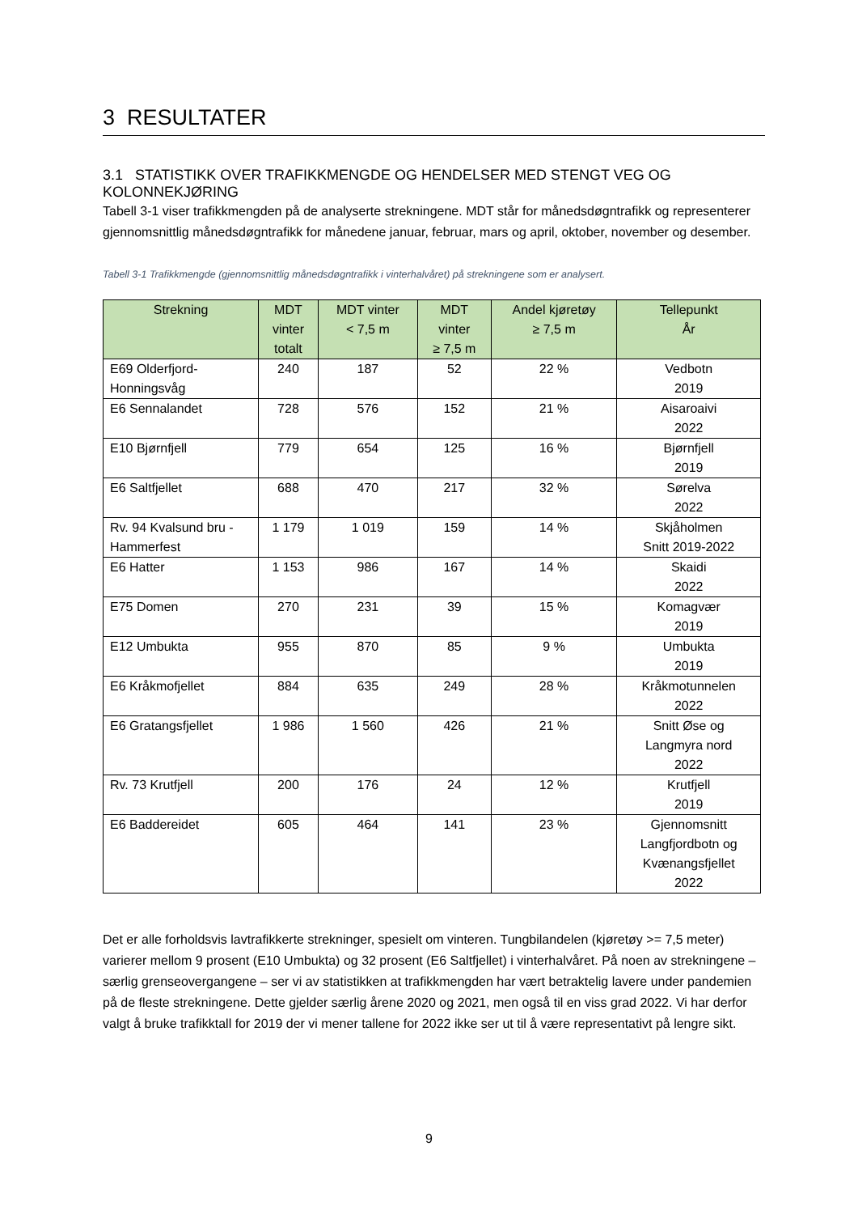3 RESULTATER
3.1 STATISTIKK OVER TRAFIKKMENGDE OG HENDELSER MED STENGT VEG OG KOLONNEKJØRING
Tabell 3-1 viser trafikkmengden på de analyserte strekningene. MDT står for månedsdøgntrafikk og representerer gjennomsnittlig månedsdøgntrafikk for månedene januar, februar, mars og april, oktober, november og desember.
Tabell 3-1 Trafikkmengde (gjennomsnittlig månedsdøgntrafikk i vinterhalvåret) på strekningene som er analysert.
| Strekning | MDT vinter totalt | MDT vinter < 7,5 m | MDT vinter ≥ 7,5 m | Andel kjøretøy ≥ 7,5 m | Tellepunkt År |
| --- | --- | --- | --- | --- | --- |
| E69 Olderfjord- Honningsvåg | 240 | 187 | 52 | 22 % | Vedbotn 2019 |
| E6 Sennalandet | 728 | 576 | 152 | 21 % | Aisaroaivi 2022 |
| E10 Bjørnfjell | 779 | 654 | 125 | 16 % | Bjørnfjell 2019 |
| E6 Saltfjellet | 688 | 470 | 217 | 32 % | Sørelva 2022 |
| Rv. 94 Kvalsund bru - Hammerfest | 1 179 | 1 019 | 159 | 14 % | Skjåholmen Snitt 2019-2022 |
| E6 Hatter | 1 153 | 986 | 167 | 14 % | Skaidi 2022 |
| E75 Domen | 270 | 231 | 39 | 15 % | Komagvær 2019 |
| E12 Umbukta | 955 | 870 | 85 | 9 % | Umbukta 2019 |
| E6 Kråkmofjellet | 884 | 635 | 249 | 28 % | Kråkmotunnelen 2022 |
| E6 Gratangsfjellet | 1 986 | 1 560 | 426 | 21 % | Snitt Øse og Langmyra nord 2022 |
| Rv. 73 Krutfjell | 200 | 176 | 24 | 12 % | Krutfjell 2019 |
| E6 Baddereidet | 605 | 464 | 141 | 23 % | Gjennomsnitt Langfjordbotn og Kvænangsfjellet 2022 |
Det er alle forholdsvis lavtrafikkerte strekninger, spesielt om vinteren. Tungbilandelen (kjøretøy >= 7,5 meter) varierer mellom 9 prosent (E10 Umbukta) og 32 prosent (E6 Saltfjellet) i vinterhalvåret. På noen av strekningene – særlig grenseovergangene – ser vi av statistikken at trafikkmengden har vært betraktelig lavere under pandemien på de fleste strekningene. Dette gjelder særlig årene 2020 og 2021, men også til en viss grad 2022. Vi har derfor valgt å bruke trafikktall for 2019 der vi mener tallene for 2022 ikke ser ut til å være representativt på lengre sikt.
9